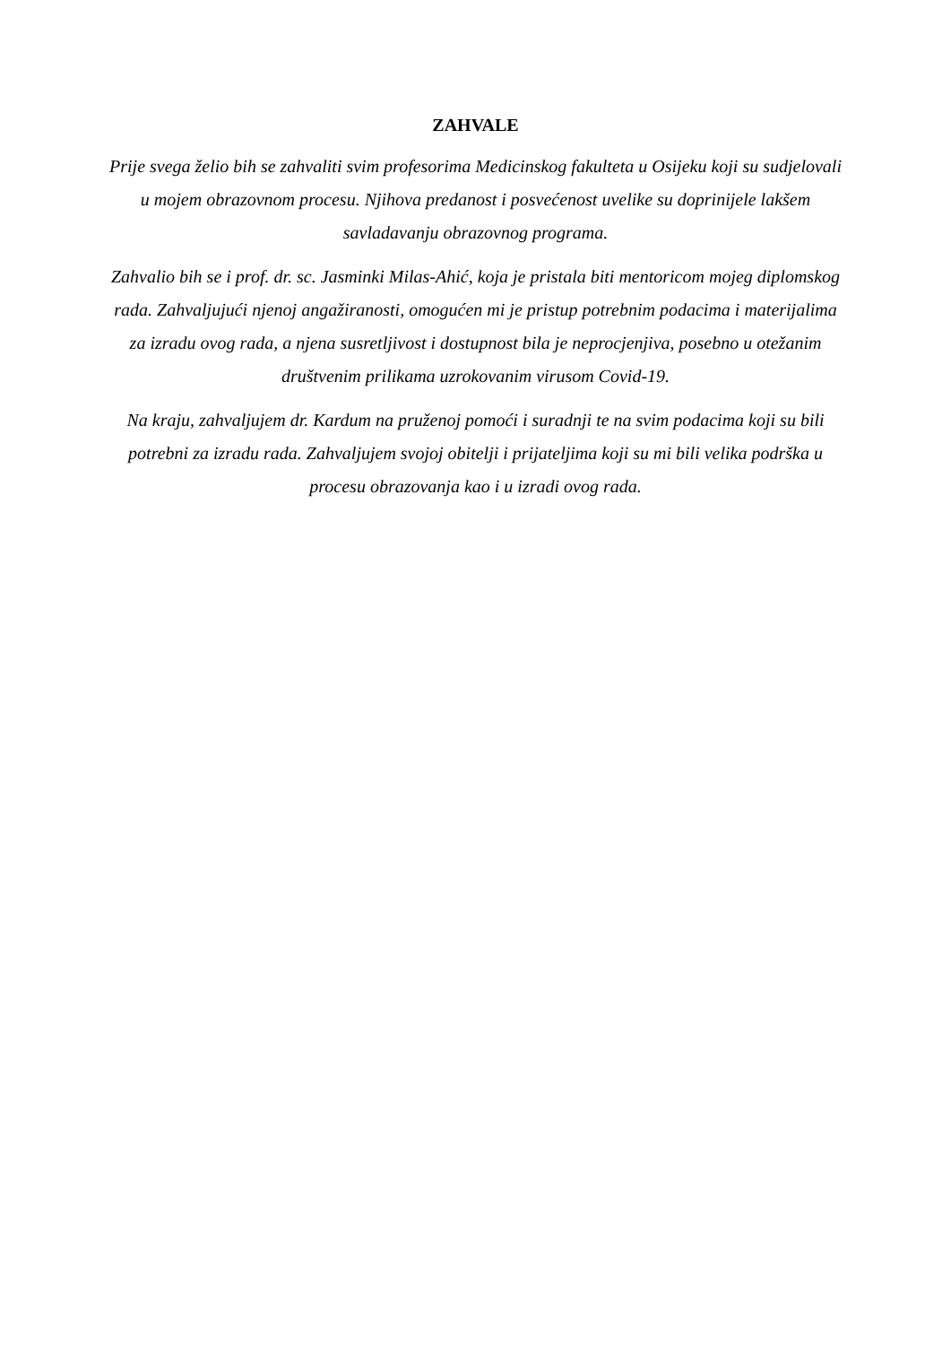ZAHVALE
Prije svega želio bih se zahvaliti svim profesorima Medicinskog fakulteta u Osijeku koji su sudjelovali u mojem obrazovnom procesu. Njihova predanost i posvećenost uvelike su doprinijele lakšem savladavanju obrazovnog programa.
Zahvalio bih se i prof. dr. sc. Jasminki Milas-Ahić, koja je pristala biti mentoricom mojeg diplomskog rada. Zahvaljujući njenoj angažiranosti, omogućen mi je pristup potrebnim podacima i materijalima za izradu ovog rada, a njena susretljivost i dostupnost bila je neprocjenjiva, posebno u otežanim društvenim prilikama uzrokovanim virusom Covid-19.
Na kraju, zahvaljujem dr. Kardum na pruženoj pomoći i suradnji te na svim podacima koji su bili potrebni za izradu rada. Zahvaljujem svojoj obitelji i prijateljima koji su mi bili velika podrška u procesu obrazovanja kao i u izradi ovog rada.